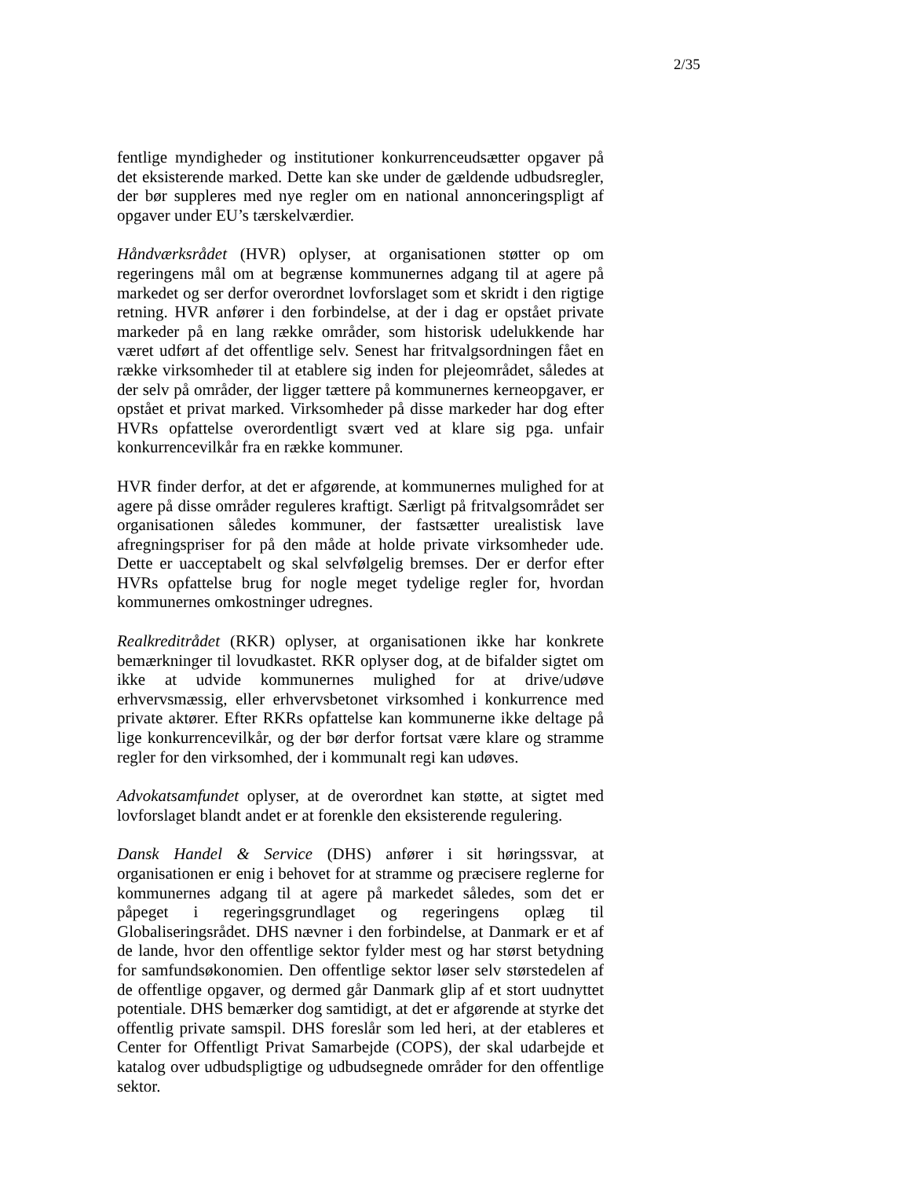2/35
fentlige myndigheder og institutioner konkurrenceudsætter opgaver på det eksisterende marked. Dette kan ske under de gældende udbudsregler, der bør suppleres med nye regler om en national annonceringspligt af opgaver under EU’s tærskelværdier.
Håndværksrådet (HVR) oplyser, at organisationen støtter op om regeringens mål om at begrænse kommunernes adgang til at agere på markedet og ser derfor overordnet lovforslaget som et skridt i den rigtige retning. HVR anfører i den forbindelse, at der i dag er opstået private markeder på en lang række områder, som historisk udelukkende har været udført af det offentlige selv. Senest har fritvalgsordningen fået en række virksomheder til at etablere sig inden for plejeområdet, således at der selv på områder, der ligger tættere på kommunernes kerneopgaver, er opstået et privat marked. Virksomheder på disse markeder har dog efter HVRs opfattelse overordentligt svært ved at klare sig pga. unfair konkurrencevilkår fra en række kommuner.
HVR finder derfor, at det er afgørende, at kommunernes mulighed for at agere på disse områder reguleres kraftigt. Særligt på fritvalgsområdet ser organisationen således kommuner, der fastsætter urealistisk lave afregningspriser for på den måde at holde private virksomheder ude. Dette er uacceptabelt og skal selvfølgelig bremses. Der er derfor efter HVRs opfattelse brug for nogle meget tydelige regler for, hvordan kommunernes omkostninger udregnes.
Realkreditrådet (RKR) oplyser, at organisationen ikke har konkrete bemærkninger til lovudkastet. RKR oplyser dog, at de bifalder sigtet om ikke at udvide kommunernes mulighed for at drive/udøve erhvervsmæssig, eller erhvervsbetonet virksomhed i konkurrence med private aktører. Efter RKRs opfattelse kan kommunerne ikke deltage på lige konkurrencevilkår, og der bør derfor fortsat være klare og stramme regler for den virksomhed, der i kommunalt regi kan udøves.
Advokatsamfundet oplyser, at de overordnet kan støtte, at sigtet med lovforslaget blandt andet er at forenkle den eksisterende regulering.
Dansk Handel & Service (DHS) anfører i sit høringssvar, at organisationen er enig i behovet for at stramme og præcisere reglerne for kommunernes adgang til at agere på markedet således, som det er påpeget i regeringsgrundlaget og regeringens oplæg til Globaliseringsrådet. DHS nævner i den forbindelse, at Danmark er et af de lande, hvor den offentlige sektor fylder mest og har størst betydning for samfundsøkonomien. Den offentlige sektor løser selv størstedelen af de offentlige opgaver, og dermed går Danmark glip af et stort uudnyttet potentiale. DHS bemærker dog samtidigt, at det er afgørende at styrke det offentlig private samspil. DHS foreslår som led heri, at der etableres et Center for Offentligt Privat Samarbejde (COPS), der skal udarbejde et katalog over udbudspligtige og udbudsegnede områder for den offentlige sektor.